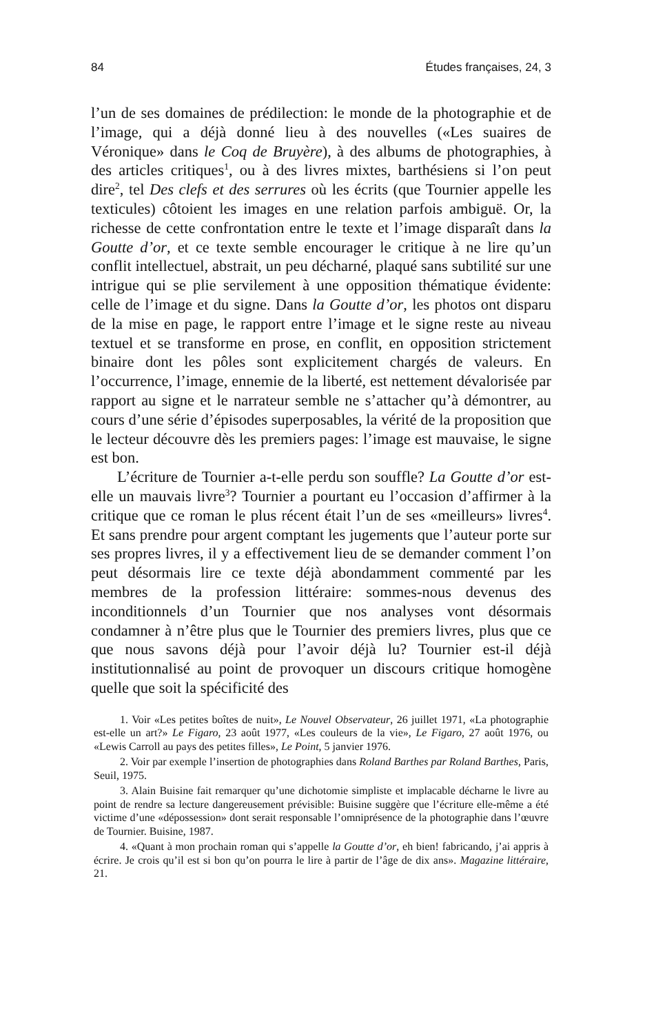84 Études françaises, 24, 3
l’un de ses domaines de prédilection: le monde de la photographie et de l’image, qui a déjà donné lieu à des nouvelles («Les suaires de Véronique» dans le Coq de Bruyère), à des albums de photographies, à des articles critiques<sup>1</sup>, ou à des livres mixtes, barthésiens si l’on peut dire<sup>2</sup>, tel Des clefs et des serrures où les écrits (que Tournier appelle les texticules) côtoient les images en une relation parfois ambiguë. Or, la richesse de cette confrontation entre le texte et l’image disparaît dans la Goutte d’or, et ce texte semble encourager le critique à ne lire qu’un conflit intellectuel, abstrait, un peu décharné, plaqué sans subtilité sur une intrigue qui se plie servilement à une opposition thématique évidente: celle de l’image et du signe. Dans la Goutte d’or, les photos ont disparu de la mise en page, le rapport entre l’image et le signe reste au niveau textuel et se transforme en prose, en conflit, en opposition strictement binaire dont les pôles sont explicitement chargés de valeurs. En l’occurrence, l’image, ennemie de la liberté, est nettement dévalorisée par rapport au signe et le narrateur semble ne s’attacher qu’à démontrer, au cours d’une série d’épisodes superposables, la vérité de la proposition que le lecteur découvre dès les premiers pages: l’image est mauvaise, le signe est bon.
L’écriture de Tournier a-t-elle perdu son souffle? La Goutte d’or est-elle un mauvais livre<sup>3</sup>? Tournier a pourtant eu l’occasion d’affirmer à la critique que ce roman le plus récent était l’un de ses «meilleurs» livres<sup>4</sup>. Et sans prendre pour argent comptant les jugements que l’auteur porte sur ses propres livres, il y a effectivement lieu de se demander comment l’on peut désormais lire ce texte déjà abondamment commenté par les membres de la profession littéraire: sommes-nous devenus des inconditionnels d’un Tournier que nos analyses vont désormais condamner à n’être plus que le Tournier des premiers livres, plus que ce que nous savons déjà pour l’avoir déjà lu? Tournier est-il déjà institutionnalisé au point de provoquer un discours critique homogène quelle que soit la spécificité des
1. Voir «Les petites boîtes de nuit», Le Nouvel Observateur, 26 juillet 1971, «La photographie est-elle un art?» Le Figaro, 23 août 1977, «Les couleurs de la vie», Le Figaro, 27 août 1976, ou «Lewis Carroll au pays des petites filles», Le Point, 5 janvier 1976.
2. Voir par exemple l’insertion de photographies dans Roland Barthes par Roland Barthes, Paris, Seuil, 1975.
3. Alain Buisine fait remarquer qu’une dichotomie simpliste et implacable décharne le livre au point de rendre sa lecture dangereusement prévisible: Buisine suggère que l’écriture elle-même a été victime d’une «dépossession» dont serait responsable l’omniprésence de la photographie dans l’œuvre de Tournier. Buisine, 1987.
4. «Quant à mon prochain roman qui s’appelle la Goutte d’or, eh bien! fabricando, j’ai appris à écrire. Je crois qu’il est si bon qu’on pourra le lire à partir de l’âge de dix ans». Magazine littéraire, 21.